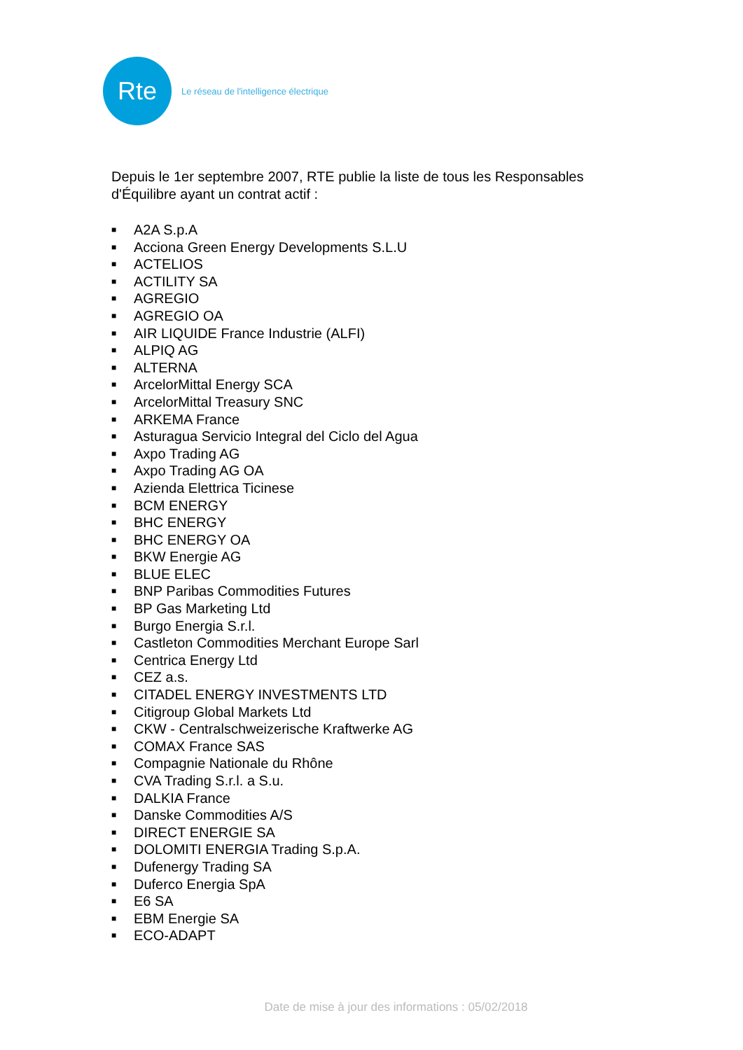Rte
Le réseau de l'intelligence électrique
Depuis le 1er septembre 2007, RTE publie la liste de tous les Responsables d'Équilibre ayant un contrat actif :
■ A2A S.p.A
■ Acciona Green Energy Developments S.L.U
■ ACTELIOS
■ ACTILITY SA
■ AGREGIO
■ AGREGIO OA
■ AIR LIQUIDE France Industrie (ALFI)
■ ALPIQ AG
■ ALTERNA
■ ArcelorMittal Energy SCA
■ ArcelorMittal Treasury SNC
■ ARKEMA France
■ Asturagua Servicio Integral del Ciclo del Agua
■ Axpo Trading AG
■ Axpo Trading AG OA
■ Azienda Elettrica Ticinese
■ BCM ENERGY
■ BHC ENERGY
■ BHC ENERGY OA
■ BKW Energie AG
■ BLUE ELEC
■ BNP Paribas Commodities Futures
■ BP Gas Marketing Ltd
■ Burgo Energia S.r.l.
■ Castleton Commodities Merchant Europe Sarl
■ Centrica Energy Ltd
■ CEZ a.s.
■ CITADEL ENERGY INVESTMENTS LTD
■ Citigroup Global Markets Ltd
■ CKW - Centralschweizerische Kraftwerke AG
■ COMAX France SAS
■ Compagnie Nationale du Rhône
■ CVA Trading S.r.l. a S.u.
■ DALKIA France
■ Danske Commodities A/S
■ DIRECT ENERGIE SA
■ DOLOMITI ENERGIA Trading S.p.A.
■ Dufenergy Trading SA
■ Duferco Energia SpA
■ E6 SA
■ EBM Energie SA
■ ECO-ADAPT
Date de mise à jour des informations : 05/02/2018